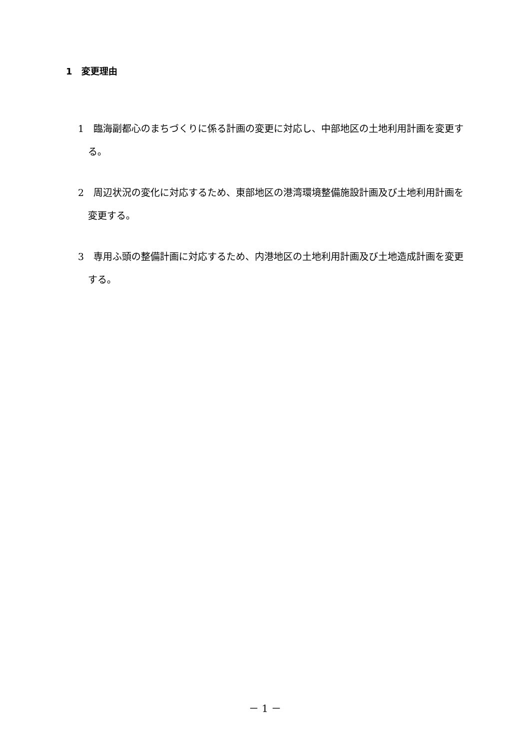1　変更理由
1　臨海副都心のまちづくりに係る計画の変更に対応し、中部地区の土地利用計画を変更する。
2　周辺状況の変化に対応するため、東部地区の港湾環境整備施設計画及び土地利用計画を変更する。
3　専用ふ頭の整備計画に対応するため、内港地区の土地利用計画及び土地造成計画を変更する。
－ 1 －